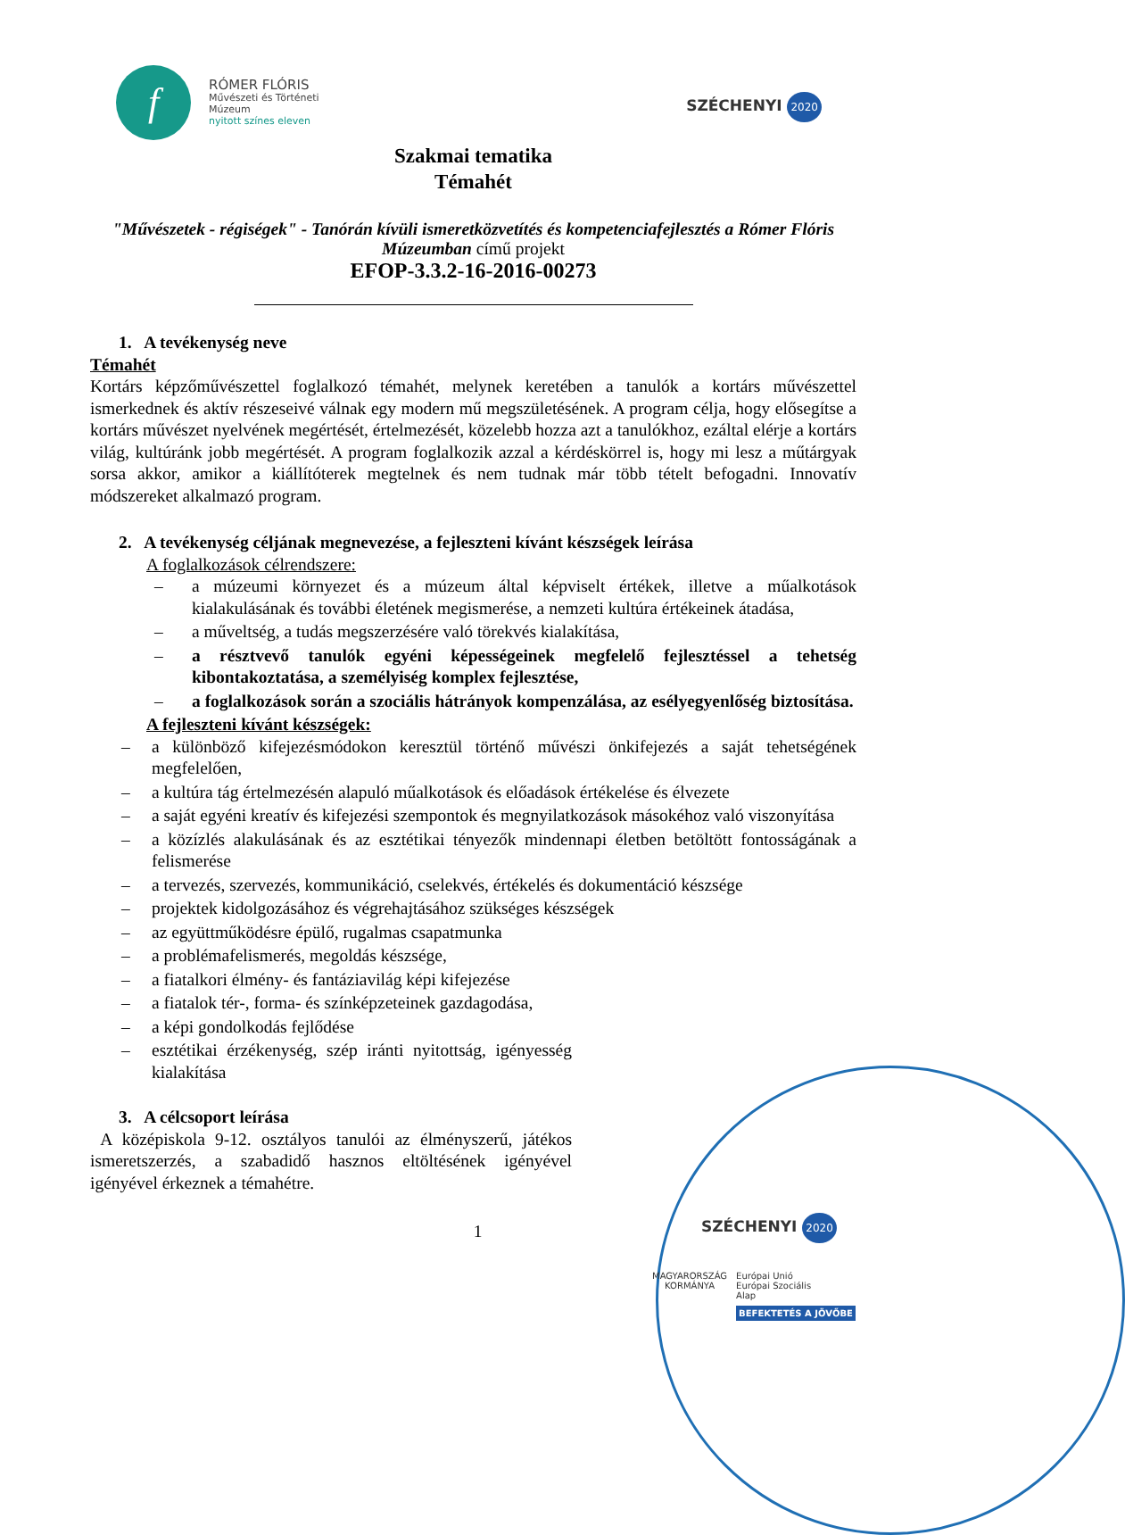f
RÓMER FLÓRIS
Művészeti és Történeti
Múzeum
nyitott színes eleven
SZÉCHENYI 2020
Szakmai tematika
Témahét
"Művészetek - régiségek" - Tanórán kívüli ismeretközvetítés és kompetenciafejlesztés a Rómer Flóris Múzeumban című projekt
EFOP-3.3.2-16-2016-00273
1. A tevékenység neve
Témahét
Kortárs képzőművészettel foglalkozó témahét, melynek keretében a tanulók a kortárs művészettel ismerkednek és aktív részeseivé válnak egy modern mű megszületésének. A program célja, hogy elősegítse a kortárs művészet nyelvének megértését, értelmezését, közelebb hozza azt a tanulókhoz, ezáltal elérje a kortárs világ, kultúránk jobb megértését. A program foglalkozik azzal a kérdéskörrel is, hogy mi lesz a műtárgyak sorsa akkor, amikor a kiállítóterek megtelnek és nem tudnak már több tételt befogadni. Innovatív módszereket alkalmazó program.
2. A tevékenység céljának megnevezése, a fejleszteni kívánt készségek leírása
A foglalkozások célrendszere:
– a múzeumi környezet és a múzeum által képviselt értékek, illetve a műalkotások kialakulásának és további életének megismerése, a nemzeti kultúra értékeinek átadása,
– a műveltség, a tudás megszerzésére való törekvés kialakítása,
– a résztvevő tanulók egyéni képességeinek megfelelő fejlesztéssel a tehetség kibontakoztatása, a személyiség komplex fejlesztése,
– a foglalkozások során a szociális hátrányok kompenzálása, az esélyegyenlőség biztosítása.
A fejleszteni kívánt készségek:
– a különböző kifejezésmódokon keresztül történő művészi önkifejezés a saját tehetségének megfelelően,
– a kultúra tág értelmezésén alapuló műalkotások és előadások értékelése és élvezete
– a saját egyéni kreatív és kifejezési szempontok és megnyilatkozások másokéhoz való viszonyítása
– a közízlés alakulásának és az esztétikai tényezők mindennapi életben betöltött fontosságának a felismerése
– a tervezés, szervezés, kommunikáció, cselekvés, értékelés és dokumentáció készsége
– projektek kidolgozásához és végrehajtásához szükséges készségek
– az együttműködésre épülő, rugalmas csapatmunka
– a problémafelismerés, megoldás készsége,
– a fiatalkori élmény- és fantáziavilág képi kifejezése
– a fiatalok tér-, forma- és színképzeteinek gazdagodása,
– a képi gondolkodás fejlődése
– esztétikai érzékenység, szép iránti nyitottság, igényesség kialakítása
3. A célcsoport leírása
A középiskola 9-12. osztályos tanulói az élményszerű, játékos ismeretszerzés, a szabadidő hasznos eltöltésének igényével igényével érkeznek a témahétre.
1
SZÉCHENYI 2020
MAGYARORSZÁG
KORMÁNYA
Európai Unió
Európai Szociális
Alap
BEFEKTETÉS A JÖVŐBE